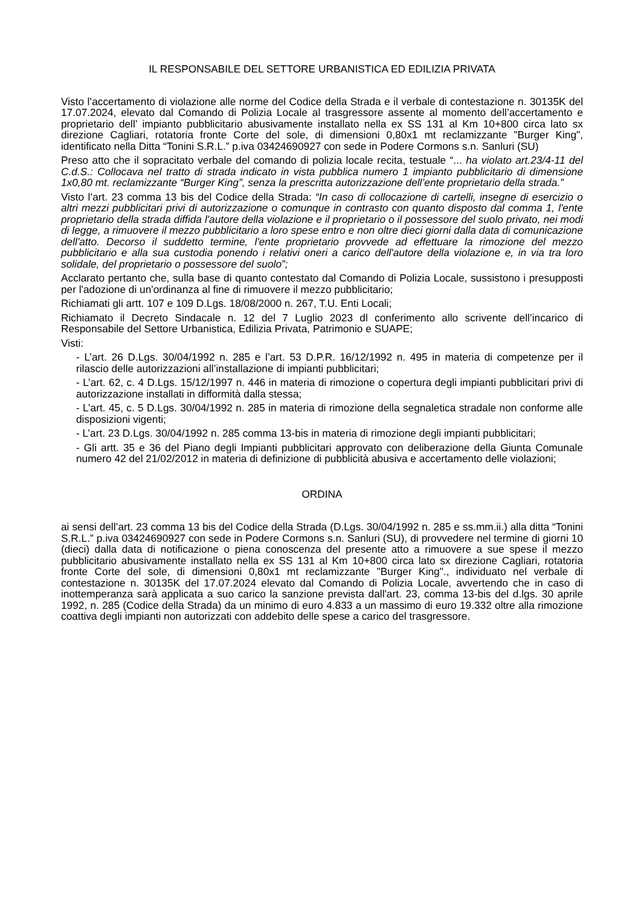IL RESPONSABILE DEL SETTORE URBANISTICA ED EDILIZIA PRIVATA
Visto l’accertamento di violazione alle norme del Codice della Strada e il verbale di contestazione n. 30135K del 17.07.2024, elevato dal Comando di Polizia Locale al trasgressore assente al momento dell’accertamento e proprietario dell’ impianto pubblicitario abusivamente installato nella ex SS 131 al Km 10+800 circa lato sx direzione Cagliari, rotatoria fronte Corte del sole, di dimensioni 0,80x1 mt reclamizzante "Burger King", identificato nella Ditta “Tonini S.R.L.” p.iva 03424690927 con sede in Podere Cormons s.n. Sanluri (SU)
Preso atto che il sopracitato verbale del comando di polizia locale recita, testuale “... ha violato art.23/4-11 del C.d.S.: Collocava nel tratto di strada indicato in vista pubblica numero 1 impianto pubblicitario di dimensione 1x0,80 mt. reclamizzante “Burger King”, senza la prescritta autorizzazione dell’ente proprietario della strada.”
Visto l’art. 23 comma 13 bis del Codice della Strada: “In caso di collocazione di cartelli, insegne di esercizio o altri mezzi pubblicitari privi di autorizzazione o comunque in contrasto con quanto disposto dal comma 1, l'ente proprietario della strada diffida l'autore della violazione e il proprietario o il possessore del suolo privato, nei modi di legge, a rimuovere il mezzo pubblicitario a loro spese entro e non oltre dieci giorni dalla data di comunicazione dell'atto. Decorso il suddetto termine, l'ente proprietario provvede ad effettuare la rimozione del mezzo pubblicitario e alla sua custodia ponendo i relativi oneri a carico dell'autore della violazione e, in via tra loro solidale, del proprietario o possessore del suolo”;
Acclarato pertanto che, sulla base di quanto contestato dal Comando di Polizia Locale, sussistono i presupposti per l'adozione di un'ordinanza al fine di rimuovere il mezzo pubblicitario;
Richiamati gli artt. 107 e 109 D.Lgs. 18/08/2000 n. 267, T.U. Enti Locali;
Richiamato il Decreto Sindacale n. 12 del 7 Luglio 2023 dl conferimento allo scrivente dell’incarico di Responsabile del Settore Urbanistica, Edilizia Privata, Patrimonio e SUAPE;
Visti:
- L’art. 26 D.Lgs. 30/04/1992 n. 285 e l’art. 53 D.P.R. 16/12/1992 n. 495 in materia di competenze per il rilascio delle autorizzazioni all’installazione di impianti pubblicitari;
- L’art. 62, c. 4 D.Lgs. 15/12/1997 n. 446 in materia di rimozione o copertura degli impianti pubblicitari privi di autorizzazione installati in difformità dalla stessa;
- L’art. 45, c. 5 D.Lgs. 30/04/1992 n. 285 in materia di rimozione della segnaletica stradale non conforme alle disposizioni vigenti;
- L’art. 23 D.Lgs. 30/04/1992 n. 285 comma 13-bis in materia di rimozione degli impianti pubblicitari;
- Gli artt. 35 e 36 del Piano degli Impianti pubblicitari approvato con deliberazione della Giunta Comunale numero 42 del 21/02/2012 in materia di definizione di pubblicità abusiva e accertamento delle violazioni;
ORDINA
ai sensi dell’art. 23 comma 13 bis del Codice della Strada (D.Lgs. 30/04/1992 n. 285 e ss.mm.ii.) alla ditta “Tonini S.R.L.” p.iva 03424690927 con sede in Podere Cormons s.n. Sanluri (SU), di provvedere nel termine di giorni 10 (dieci) dalla data di notificazione o piena conoscenza del presente atto a rimuovere a sue spese il mezzo pubblicitario abusivamente installato nella ex SS 131 al Km 10+800 circa lato sx direzione Cagliari, rotatoria fronte Corte del sole, di dimensioni 0,80x1 mt reclamizzante "Burger King"., individuato nel verbale di contestazione n. 30135K del 17.07.2024 elevato dal Comando di Polizia Locale, avvertendo che in caso di inottemperanza sarà applicata a suo carico la sanzione prevista dall'art. 23, comma 13-bis del d.lgs. 30 aprile 1992, n. 285 (Codice della Strada) da un minimo di euro 4.833 a un massimo di euro 19.332 oltre alla rimozione coattiva degli impianti non autorizzati con addebito delle spese a carico del trasgressore.